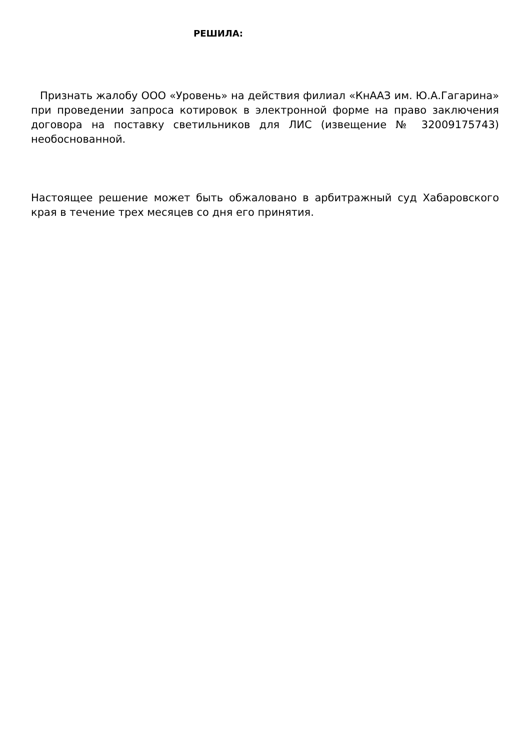РЕШИЛА:
Признать жалобу ООО «Уровень» на действия филиал «КнААЗ им. Ю.А.Гагарина» при проведении запроса котировок в электронной форме на право заключения договора на поставку светильников для ЛИС (извещение № 32009175743) необоснованной.
Настоящее решение может быть обжаловано в арбитражный суд Хабаровского края в течение трех месяцев со дня его принятия.